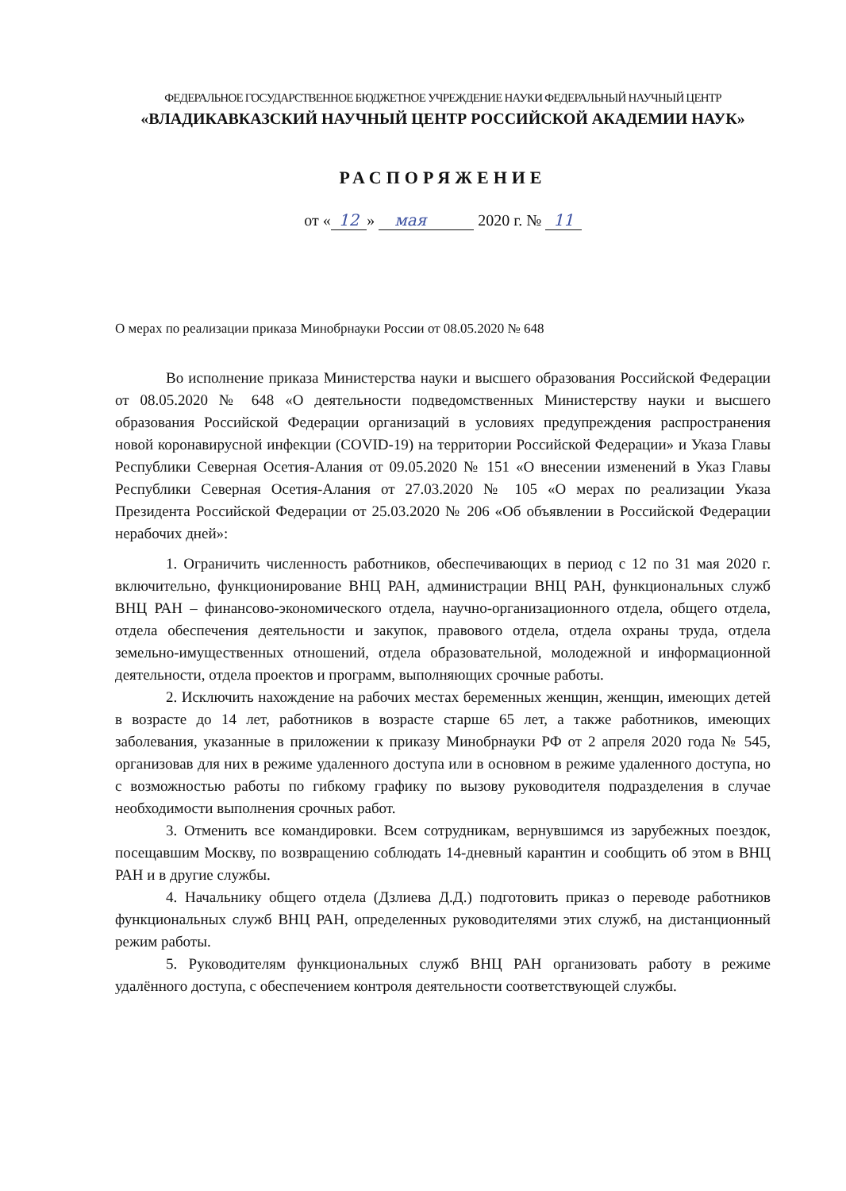ФЕДЕРАЛЬНОЕ ГОСУДАРСТВЕННОЕ БЮДЖЕТНОЕ УЧРЕЖДЕНИЕ НАУКИ ФЕДЕРАЛЬНЫЙ НАУЧНЫЙ ЦЕНТР
«ВЛАДИКАВКАЗСКИЙ НАУЧНЫЙ ЦЕНТР РОССИЙСКОЙ АКАДЕМИИ НАУК»
РАСПОРЯЖЕНИЕ
от « 12 » мая 2020 г. № 11
О мерах по реализации приказа Минобрнауки России от 08.05.2020 № 648
Во исполнение приказа Министерства науки и высшего образования Российской Федерации от 08.05.2020 № 648 «О деятельности подведомственных Министерству науки и высшего образования Российской Федерации организаций в условиях предупреждения распространения новой коронавирусной инфекции (COVID-19) на территории Российской Федерации» и Указа Главы Республики Северная Осетия-Алания от 09.05.2020 № 151 «О внесении изменений в Указ Главы Республики Северная Осетия-Алания от 27.03.2020 № 105 «О мерах по реализации Указа Президента Российской Федерации от 25.03.2020 № 206 «Об объявлении в Российской Федерации нерабочих дней»:
1. Ограничить численность работников, обеспечивающих в период с 12 по 31 мая 2020 г. включительно, функционирование ВНЦ РАН, администрации ВНЦ РАН, функциональных служб ВНЦ РАН – финансово-экономического отдела, научно-организационного отдела, общего отдела, отдела обеспечения деятельности и закупок, правового отдела, отдела охраны труда, отдела земельно-имущественных отношений, отдела образовательной, молодежной и информационной деятельности, отдела проектов и программ, выполняющих срочные работы.
2. Исключить нахождение на рабочих местах беременных женщин, женщин, имеющих детей в возрасте до 14 лет, работников в возрасте старше 65 лет, а также работников, имеющих заболевания, указанные в приложении к приказу Минобрнауки РФ от 2 апреля 2020 года № 545, организовав для них в режиме удаленного доступа или в основном в режиме удаленного доступа, но с возможностью работы по гибкому графику по вызову руководителя подразделения в случае необходимости выполнения срочных работ.
3. Отменить все командировки. Всем сотрудникам, вернувшимся из зарубежных поездок, посещавшим Москву, по возвращению соблюдать 14-дневный карантин и сообщить об этом в ВНЦ РАН и в другие службы.
4. Начальнику общего отдела (Дзлиева Д.Д.) подготовить приказ о переводе работников функциональных служб ВНЦ РАН, определенных руководителями этих служб, на дистанционный режим работы.
5. Руководителям функциональных служб ВНЦ РАН организовать работу в режиме удалённого доступа, с обеспечением контроля деятельности соответствующей службы.